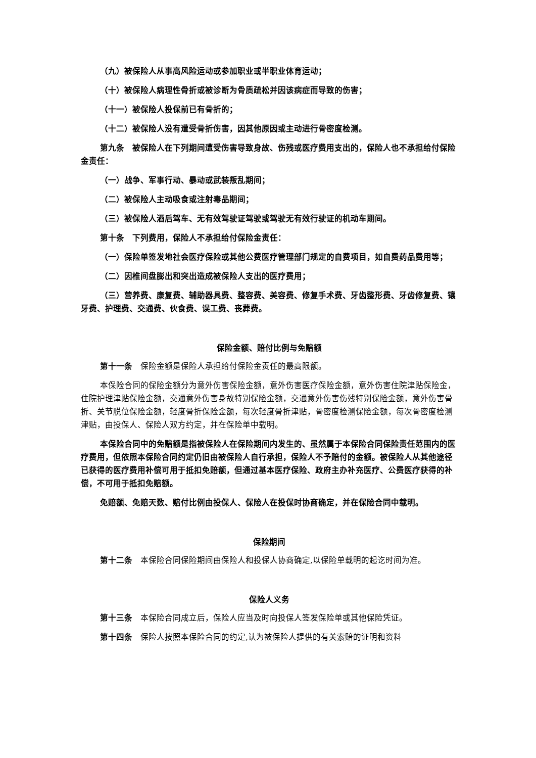（九）被保险人从事高风险运动或参加职业或半职业体育运动；
（十）被保险人病理性骨折或被诊断为骨质疏松并因该病症而导致的伤害；
（十一）被保险人投保前已有骨折的；
（十二）被保险人没有遭受骨折伤害，因其他原因或主动进行骨密度检测。
第九条　被保险人在下列期间遭受伤害导致身故、伤残或医疗费用支出的，保险人也不承担给付保险金责任：
（一）战争、军事行动、暴动或武装叛乱期间；
（二）被保险人主动吸食或注射毒品期间；
（三）被保险人酒后驾车、无有效驾驶证驾驶或驾驶无有效行驶证的机动车期间。
第十条　下列费用，保险人不承担给付保险金责任：
（一）保险单签发地社会医疗保险或其他公费医疗管理部门规定的自费项目，如自费药品费用等；
（二）因椎间盘膨出和突出造成被保险人支出的医疗费用；
（三）营养费、康复费、辅助器具费、整容费、美容费、修复手术费、牙齿整形费、牙齿修复费、镶牙费、护理费、交通费、伙食费、误工费、丧葬费。
保险金额、赔付比例与免赔额
第十一条　保险金额是保险人承担给付保险金责任的最高限额。
本保险合同的保险金额分为意外伤害保险金额，意外伤害医疗保险金额，意外伤害住院津贴保险金，住院护理津贴保险金额，交通意外伤害身故特别保险金额，交通意外伤害伤残特别保险金额，意外伤害骨折、关节脱位保险金额，轻度骨折保险金额，每次轻度骨折津贴，骨密度检测保险金额，每次骨密度检测津贴，由投保人、保险人双方约定，并在保险单中载明。
本保险合同中的免赔额是指被保险人在保险期间内发生的、虽然属于本保险合同保险责任范围内的医疗费用，但依照本保险合同约定仍旧由被保险人自行承担，保险人不予赔付的金额。被保险人从其他途径已获得的医疗费用补偿可用于抵扣免赔额，但通过基本医疗保险、政府主办补充医疗、公费医疗获得的补偿，不可用于抵扣免赔额。
免赔额、免赔天数、赔付比例由投保人、保险人在投保时协商确定，并在保险合同中载明。
保险期间
第十二条　本保险合同保险期间由保险人和投保人协商确定,以保险单载明的起讫时间为准。
保险人义务
第十三条　本保险合同成立后，保险人应当及时向投保人签发保险单或其他保险凭证。
第十四条　保险人按照本保险合同的约定,认为被保险人提供的有关索赔的证明和资料